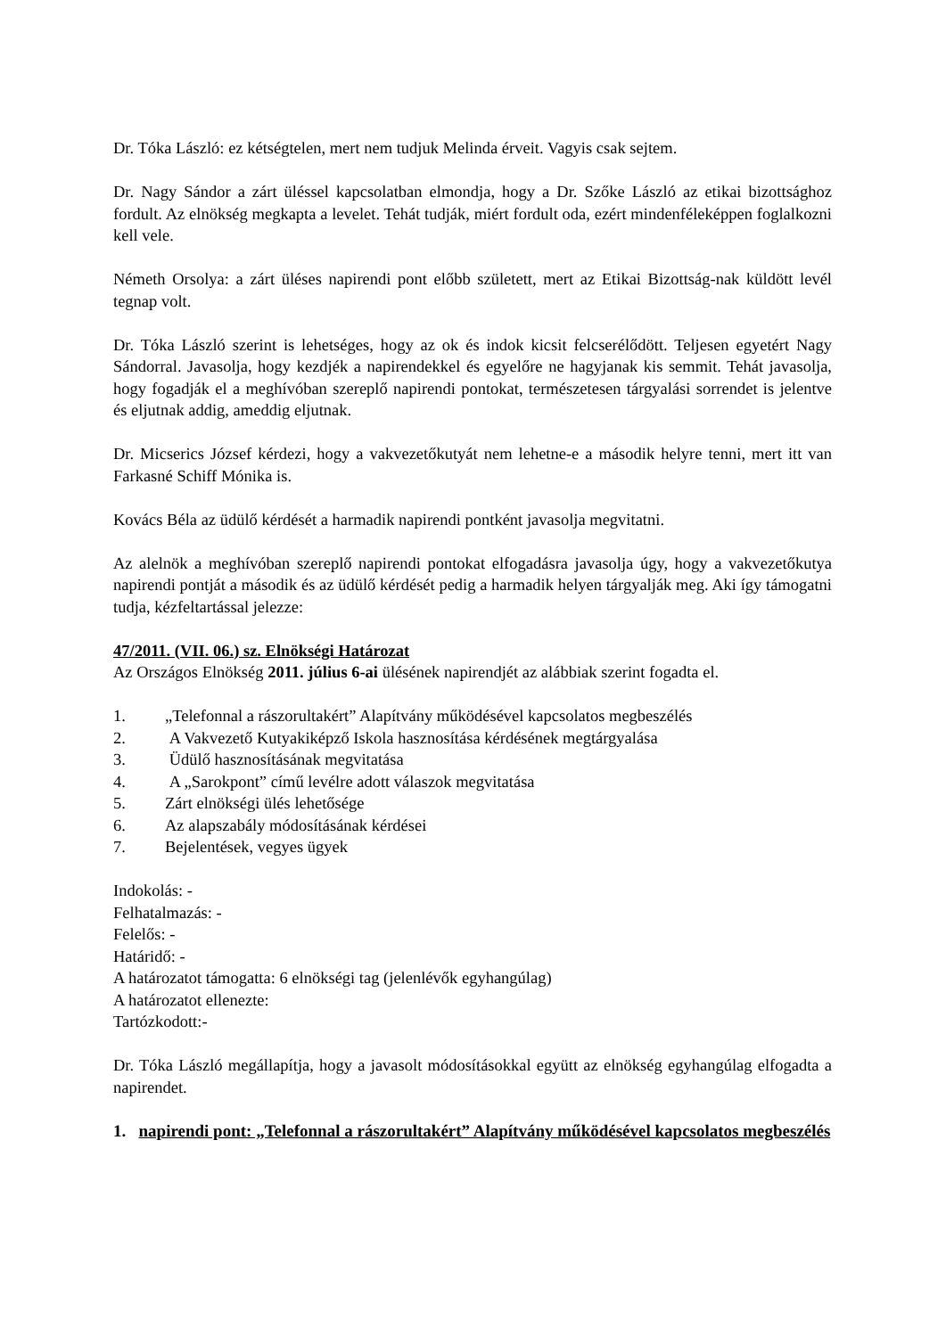Dr. Tóka László: ez kétségtelen, mert nem tudjuk Melinda érveit. Vagyis csak sejtem.
Dr. Nagy Sándor a zárt üléssel kapcsolatban elmondja, hogy a Dr. Szőke László az etikai bizottsághoz fordult. Az elnökség megkapta a levelet. Tehát tudják, miért fordult oda, ezért mindenféleképpen foglalkozni kell vele.
Németh Orsolya: a zárt üléses napirendi pont előbb született, mert az Etikai Bizottság-nak küldött levél tegnap volt.
Dr. Tóka László szerint is lehetséges, hogy az ok és indok kicsit felcserélődött. Teljesen egyetért Nagy Sándorral. Javasolja, hogy kezdjék a napirendekkel és egyelőre ne hagyjanak kis semmit. Tehát javasolja, hogy fogadják el a meghívóban szereplő napirendi pontokat, természetesen tárgyalási sorrendet is jelentve és eljutnak addig, ameddig eljutnak.
Dr. Micserics József kérdezi, hogy a vakvezetőkutyát nem lehetne-e a második helyre tenni, mert itt van Farkasné Schiff Mónika is.
Kovács Béla az üdülő kérdését a harmadik napirendi pontként javasolja megvitatni.
Az alelnök a meghívóban szereplő napirendi pontokat elfogadásra javasolja úgy, hogy a vakvezetőkutya napirendi pontját a második és az üdülő kérdését pedig a harmadik helyen tárgyalják meg. Aki így támogatni tudja, kézfeltartással jelezze:
47/2011. (VII. 06.) sz. Elnökségi Határozat
Az Országos Elnökség 2011. július 6-ai ülésének napirendjét az alábbiak szerint fogadta el.
1. „Telefonnal a rászorultakért” Alapítvány működésével kapcsolatos megbeszélés
2. A Vakvezető Kutyakiképző Iskola hasznosítása kérdésének megtárgyalása
3. Üdülő hasznosításának megvitatása
4. A „Sarokpont” című levélre adott válaszok megvitatása
5. Zárt elnökségi ülés lehetősége
6. Az alapszabály módosításának kérdései
7. Bejelentések, vegyes ügyek
Indokolás: -
Felhatalmazás: -
Felelős: -
Határidő: -
A határozatot támogatta: 6 elnökségi tag (jelenlévők egyhangúlag)
A határozatot ellenezte:
Tartózkodott:-
Dr. Tóka László megállapítja, hogy a javasolt módosításokkal együtt az elnökség egyhangúlag elfogadta a napirendet.
1. napirendi pont: „Telefonnal a rászorultakért” Alapítvány működésével kapcsolatos megbeszélés